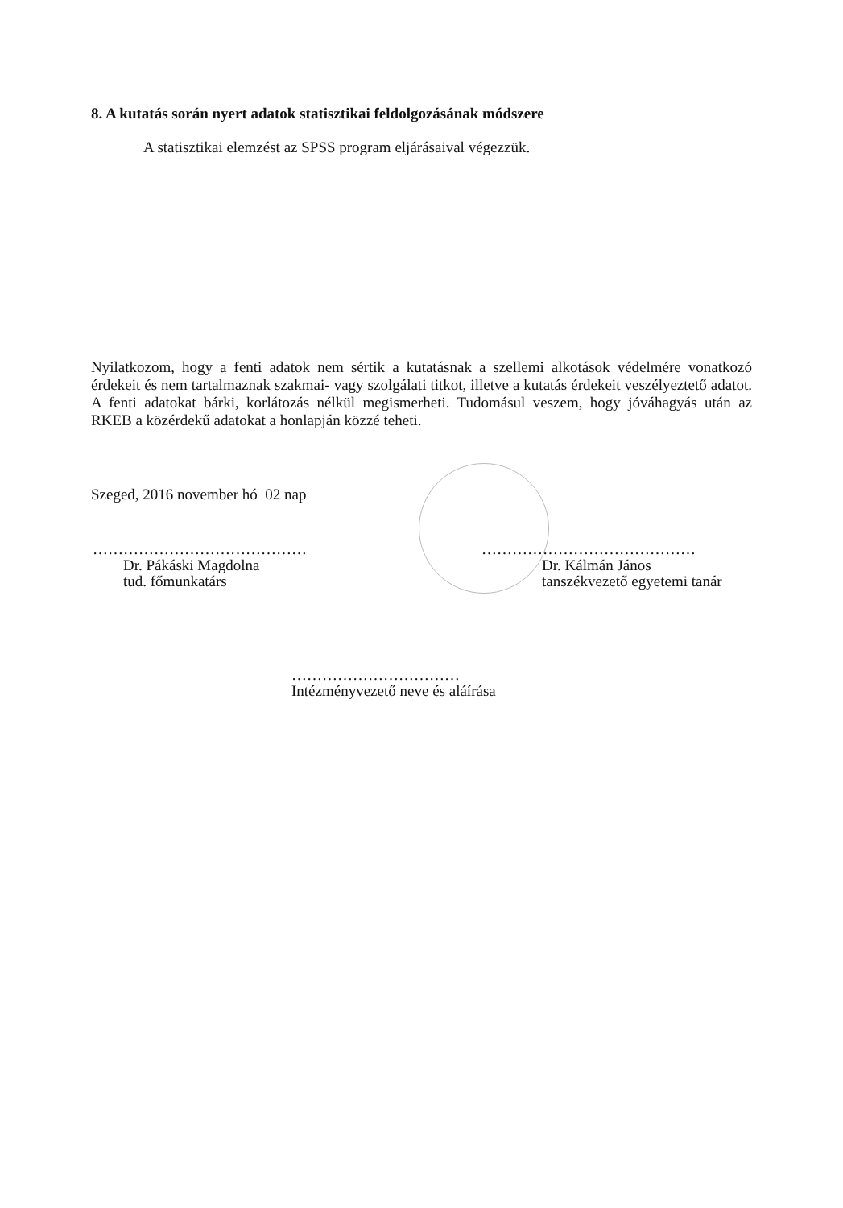8. A kutatás során nyert adatok statisztikai feldolgozásának módszere
A statisztikai elemzést az SPSS program eljárásaival végezzük.
Nyilatkozom, hogy a fenti adatok nem sértik a kutatásnak a szellemi alkotások védelmére vonatkozó érdekeit és nem tartalmaznak szakmai- vagy szolgálati titkot, illetve a kutatás érdekeit veszélyeztető adatot. A fenti adatokat bárki, korlátozás nélkül megismerheti. Tudomásul veszem, hogy jóváhagyás után az RKEB a közérdekű adatokat a honlapján közzé teheti.
Szeged, 2016 november hó 02 nap
……………………………………
Dr. Pákáski Magdolna
tud. főmunkatárs
……………………………………
Dr. Kálmán János
tanszékvezető egyetemi tanár
……………………………
Intézményvezető neve és aláírása